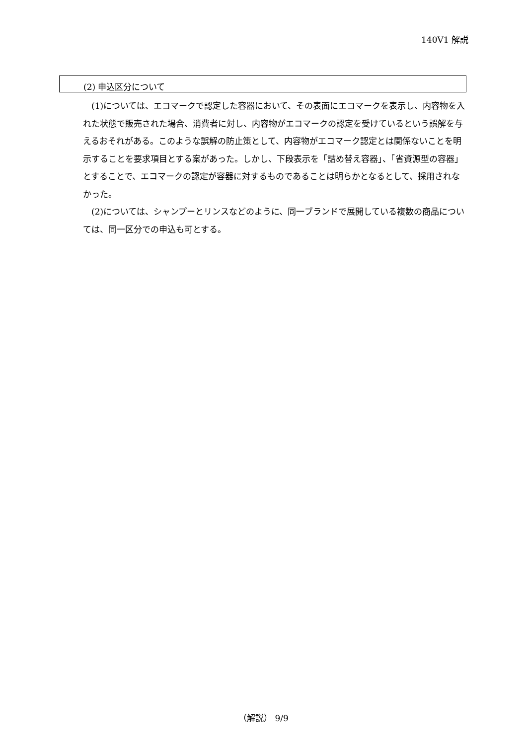140V1 解説
(2) 申込区分について
(1)については、エコマークで認定した容器において、その表面にエコマークを表示し、内容物を入れた状態で販売された場合、消費者に対し、内容物がエコマークの認定を受けているという誤解を与えるおそれがある。このような誤解の防止策として、内容物がエコマーク認定とは関係ないことを明示することを要求項目とする案があった。しかし、下段表示を「詰め替え容器」、「省資源型の容器」とすることで、エコマークの認定が容器に対するものであることは明らかとなるとして、採用されなかった。
(2)については、シャンプーとリンスなどのように、同一ブランドで展開している複数の商品については、同一区分での申込も可とする。
（解説） 9/9